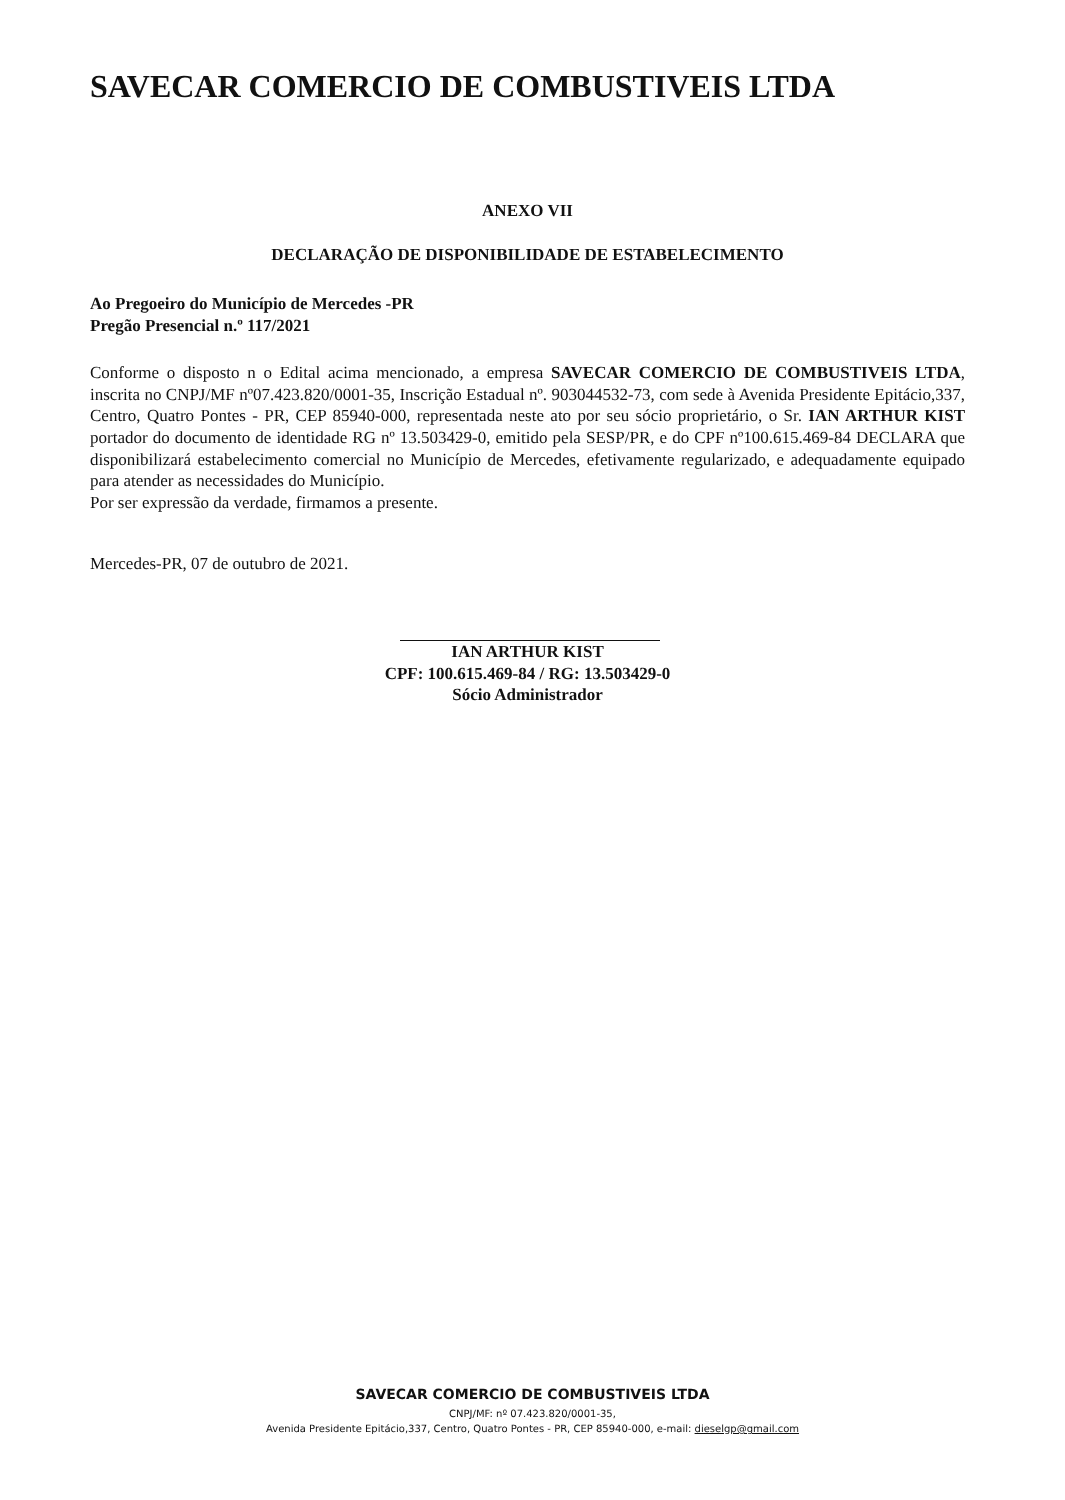SAVECAR COMERCIO DE COMBUSTIVEIS LTDA
ANEXO VII
DECLARAÇÃO DE DISPONIBILIDADE DE ESTABELECIMENTO
Ao Pregoeiro do Município de Mercedes -PR
Pregão Presencial n.º 117/2021
Conforme o disposto n o Edital acima mencionado, a empresa SAVECAR COMERCIO DE COMBUSTIVEIS LTDA, inscrita no CNPJ/MF nº07.423.820/0001-35, Inscrição Estadual nº. 903044532-73, com sede à Avenida Presidente Epitácio,337, Centro, Quatro Pontes - PR, CEP 85940-000, representada neste ato por seu sócio proprietário, o Sr. IAN ARTHUR KIST portador do documento de identidade RG nº 13.503429-0, emitido pela SESP/PR, e do CPF nº100.615.469-84 DECLARA que disponibilizará estabelecimento comercial no Município de Mercedes, efetivamente regularizado, e adequadamente equipado para atender as necessidades do Município.
Por ser expressão da verdade, firmamos a presente.
Mercedes-PR, 07 de outubro de 2021.
IAN ARTHUR KIST
CPF: 100.615.469-84 / RG: 13.503429-0
Sócio Administrador
SAVECAR COMERCIO DE COMBUSTIVEIS LTDA
CNPJ/MF: nº 07.423.820/0001-35,
Avenida Presidente Epitácio,337, Centro, Quatro Pontes - PR, CEP 85940-000, e-mail: dieselgp@gmail.com